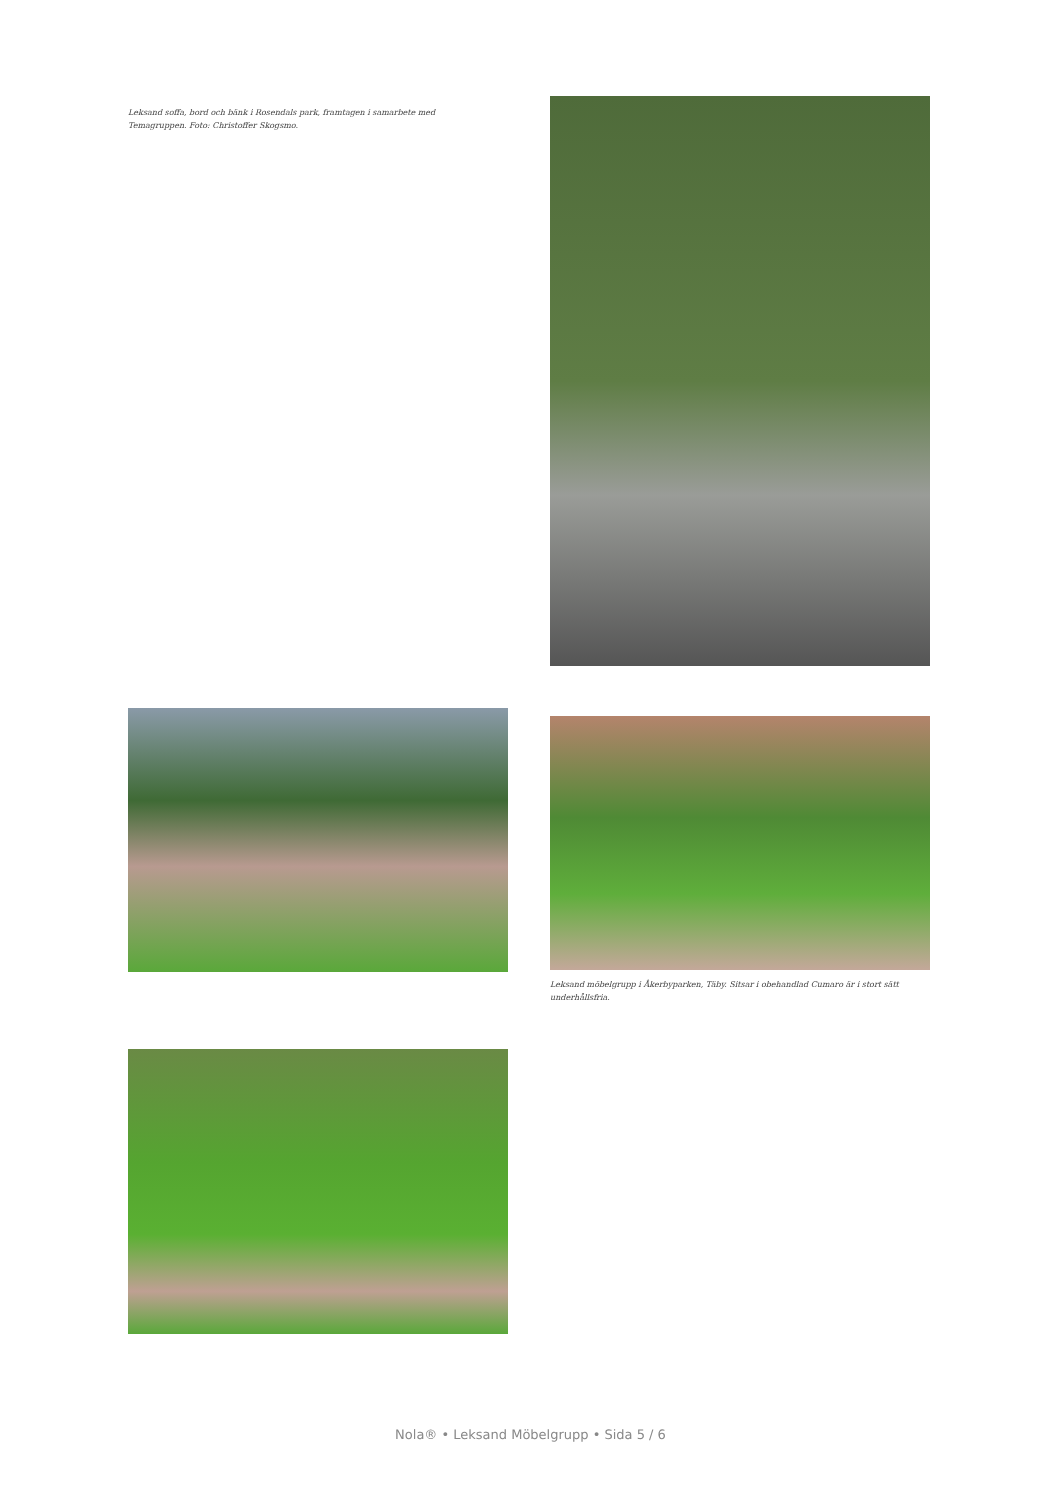Leksand soffa, bord och bänk i Rosendals park, framtagen i samarbete med Temagruppen. Foto: Christoffer Skogsmo.
Leksand möbelgrupp i Åkerbyparken, Täby. Sitsar i obehandlad Cumaro är i stort sätt underhållsfria.
Nola® • Leksand Möbelgrupp • Sida 5 / 6